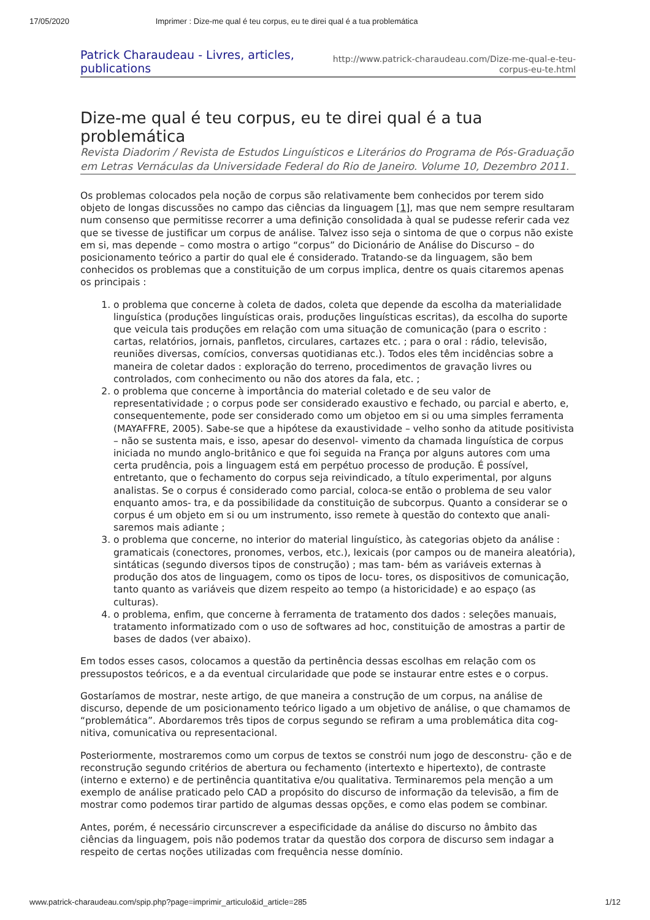17/05/2020 Imprimer : Dize-me qual é teu corpus, eu te direi qual é a tua problemática
Patrick Charaudeau - Livres, articles, publications
http://www.patrick-charaudeau.com/Dize-me-qual-e-teu-
corpus-eu-te.html
Dize-me qual é teu corpus, eu te direi qual é a tua problemática
Revista Diadorim / Revista de Estudos Linguísticos e Literários do Programa de Pós-Graduação em Letras Vernáculas da Universidade Federal do Rio de Janeiro. Volume 10, Dezembro 2011.
Os problemas colocados pela noção de corpus são relativamente bem conhecidos por terem sido objeto de longas discussões no campo das ciências da linguagem [1], mas que nem sempre resultaram num consenso que permitisse recorrer a uma definição consolidada à qual se pudesse referir cada vez que se tivesse de justificar um corpus de análise. Talvez isso seja o sintoma de que o corpus não existe em si, mas depende – como mostra o artigo “corpus” do Dicionário de Análise do Discurso – do posicionamento teórico a partir do qual ele é considerado. Tratando-se da linguagem, são bem conhecidos os problemas que a constituição de um corpus implica, dentre os quais citaremos apenas os principais :
1. o problema que concerne à coleta de dados, coleta que depende da escolha da materialidade linguística (produções linguísticas orais, produções linguísticas escritas), da escolha do suporte que veicula tais produções em relação com uma situação de comunicação (para o escrito : cartas, relatórios, jornais, panfletos, circulares, cartazes etc. ; para o oral : rádio, televisão, reuniões diversas, comícios, conversas quotidianas etc.). Todos eles têm incidências sobre a maneira de coletar dados : exploração do terreno, procedimentos de gravação livres ou controlados, com conhecimento ou não dos atores da fala, etc. ;
2. o problema que concerne à importância do material coletado e de seu valor de representatividade ; o corpus pode ser considerado exaustivo e fechado, ou parcial e aberto, e, consequentemente, pode ser considerado como um objetoo em si ou uma simples ferramenta (MAYAFFRE, 2005). Sabe-se que a hipótese da exaustividade – velho sonho da atitude positivista – não se sustenta mais, e isso, apesar do desenvol- vimento da chamada linguística de corpus iniciada no mundo anglo-britânico e que foi seguida na França por alguns autores com uma certa prudência, pois a linguagem está em perpétuo processo de produção. É possível, entretanto, que o fechamento do corpus seja reivindicado, a título experimental, por alguns analistas. Se o corpus é considerado como parcial, coloca-se então o problema de seu valor enquanto amos- tra, e da possibilidade da constituição de subcorpus. Quanto a considerar se o corpus é um objeto em si ou um instrumento, isso remete à questão do contexto que anali- saremos mais adiante ;
3. o problema que concerne, no interior do material linguístico, às categorias objeto da análise : gramaticais (conectores, pronomes, verbos, etc.), lexicais (por campos ou de maneira aleatória), sintáticas (segundo diversos tipos de construção) ; mas tam- bém as variáveis externas à produção dos atos de linguagem, como os tipos de locu- tores, os dispositivos de comunicação, tanto quanto as variáveis que dizem respeito ao tempo (a historicidade) e ao espaço (as culturas).
4. o problema, enfim, que concerne à ferramenta de tratamento dos dados : seleções manuais, tratamento informatizado com o uso de softwares ad hoc, constituição de amostras a partir de bases de dados (ver abaixo).
Em todos esses casos, colocamos a questão da pertinência dessas escolhas em relação com os pressupostos teóricos, e a da eventual circularidade que pode se instaurar entre estes e o corpus.
Gostaríamos de mostrar, neste artigo, de que maneira a construção de um corpus, na análise de discurso, depende de um posicionamento teórico ligado a um objetivo de análise, o que chamamos de “problemática”. Abordaremos três tipos de corpus segundo se refiram a uma problemática dita cog- nitiva, comunicativa ou representacional.
Posteriormente, mostraremos como um corpus de textos se constrói num jogo de desconstru- ção e de reconstrução segundo critérios de abertura ou fechamento (intertexto e hipertexto), de contraste (interno e externo) e de pertinência quantitativa e/ou qualitativa. Terminaremos pela menção a um exemplo de análise praticado pelo CAD a propósito do discurso de informação da televisão, a fim de mostrar como podemos tirar partido de algumas dessas opções, e como elas podem se combinar.
Antes, porém, é necessário circunscrever a especificidade da análise do discurso no âmbito das ciências da linguagem, pois não podemos tratar da questão dos corpora de discurso sem indagar a respeito de certas noções utilizadas com frequência nesse domínio.
www.patrick-charaudeau.com/spip.php?page=imprimir_articulo&id_article=285 1/12